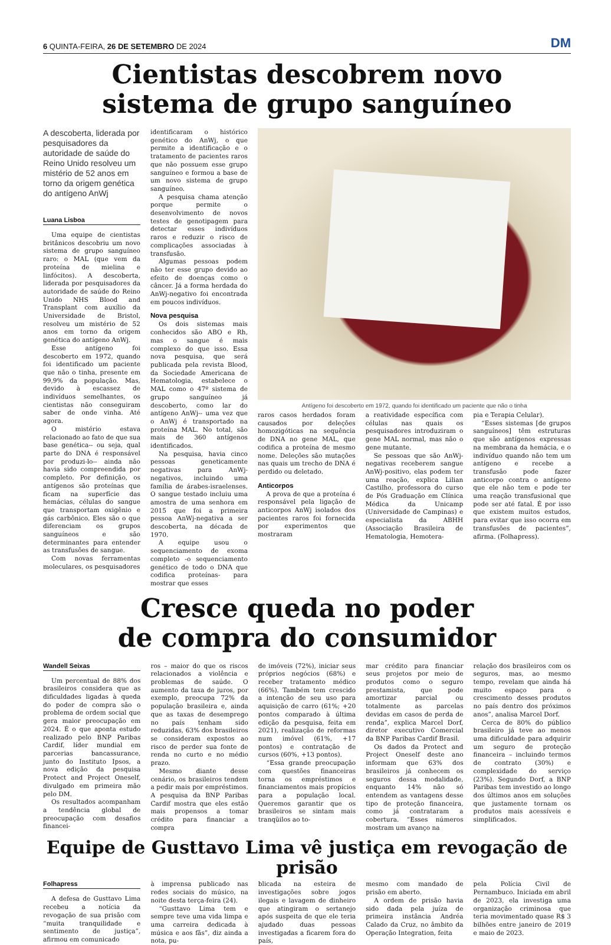6 QUINTA-FEIRA, 26 DE SETEMBRO DE 2024 DM
Cientistas descobrem novo
sistema de grupo sanguíneo
A descoberta, liderada por pesquisadores da autoridade de saúde do Reino Unido resolveu um mistério de 52 anos em torno da origem genética do antígeno AnWj
Luana Lisboa
Uma equipe de cientistas britânicos descobriu um novo sistema de grupo sanguíneo raro: o MAL (que vem da proteína de mielina e linfócitos). A descoberta, liderada por pesquisadores da autoridade de saúde do Reino Unido NHS Blood and Transplant com auxílio da Universidade de Bristol, resolveu um mistério de 52 anos em torno da origem genética do antígeno AnWj.
Esse antígeno foi descoberto em 1972, quando foi identificado um paciente que não o tinha, presente em 99,9% da população. Mas, devido à escassez de indivíduos semelhantes, os cientistas não conseguiram saber de onde vinha. Até agora.
O mistério estava relacionado ao fato de que sua base genética-- ou seja, qual parte do DNA é responsável por produzi-lo-- ainda não havia sido compreendida por completo. Por definição, os antígenos são proteínas que ficam na superfície das hemácias, células do sangue que transportam oxigênio e gás carbônico. Eles são o que diferenciam os grupos sanguíneos e são determinantes para entender as transfusões de sangue.
Com novas ferramentas moleculares, os pesquisadores
identificaram o histórico genético do AnWj, o que permite a identificação e o tratamento de pacientes raros que não possuem esse grupo sanguíneo e formou a base de um novo sistema de grupo sanguíneo.
A pesquisa chama atenção porque permite o desenvolvimento de novos testes de genotipagem para detectar esses indivíduos raros e reduzir o risco de complicações associadas à transfusão.
Algumas pessoas podem não ter esse grupo devido ao efeito de doenças como o câncer. Já a forma herdada do AnWj-negativo foi encontrada em poucos indivíduos.
Nova pesquisa
Os dois sistemas mais conhecidos são ABO e Rh, mas o sangue é mais complexo do que isso. Essa nova pesquisa, que será publicada pela revista Blood, da Sociedade Americana de Hematologia, estabelece o MAL como o 47º sistema de grupo sanguíneo já descoberto, como lar do antígeno AnWj-- uma vez que o AnWj é transportado na proteína MAL. No total, são mais de 360 antígenos identificados.
Na pesquisa, havia cinco pessoas geneticamente negativas para AnWj-negativos, incluindo uma família de árabes-israelenses. O sangue testado incluiu uma amostra de uma senhora em 2015 que foi a primeira pessoa AnWj-negativa a ser descoberta, na década de 1970.
A equipe usou o sequenciamento de exoma completo -o sequenciamento genético de todo o DNA que codifica proteínas- para mostrar que esses
Antígeno foi descoberto em 1972, quando foi identificado um paciente que não o tinha
raros casos herdados foram causados por deleções homozigóticas na sequência de DNA no gene MAL, que codifica a proteína de mesmo nome. Deleções são mutações nas quais um trecho de DNA é perdido ou deletado.
Anticorpos
A prova de que a proteína é responsável pela ligação de anticorpos AnWj isolados dos pacientes raros foi fornecida por experimentos que mostraram
a reatividade específica com células nas quais os pesquisadores introduziram o gene MAL normal, mas não o gene mutante.
Se pessoas que são AnWj-negativas receberem sangue AnWj-positivo, elas podem ter uma reação, explica Lilian Castilho, professora do curso de Pós Graduação em Clínica Médica da Unicamp (Universidade de Campinas) e especialista da ABHH (Associação Brasileira de Hematologia, Hemotera-
pia e Terapia Celular).
“Esses sistemas [de grupos sanguíneos] têm estruturas que são antígenos expressas na membrana da hemácia, e o indivíduo quando não tem um antígeno e recebe a transfusão pode fazer anticorpo contra o antígeno que ele não tem e pode ter uma reação transfusional que pode ser até fatal. É por isso que existem muitos estudos, para evitar que isso ocorra em transfusões de pacientes”, afirma. (Folhapress).
Cresce queda no poder
de compra do consumidor
Wandell Seixas
Um percentual de 88% dos brasileiros considera que as dificuldades ligadas à queda do poder de compra são o problema de ordem social que gera maior preocupação em 2024. É o que aponta estudo realizado pelo BNP Paribas Cardif, líder mundial em parcerias bancassurance, junto do Instituto Ipsos, a nova edição da pesquisa Protect and Project Oneself, divulgado em primeira mão pelo DM.
Os resultados acompanham a tendência global de preocupação com desafios financei-
ros – maior do que os riscos relacionados a violência e problemas de saúde. O aumento da taxa de juros, por exemplo, preocupa 72% da população brasileira e, ainda que as taxas de desemprego no país tenham sido reduzidas, 63% dos brasileiros se consideram expostos ao risco de perder sua fonte de renda no curto e no médio prazo.
Mesmo diante desse cenário, os brasileiros tendem a pedir mais por empréstimos. A pesquisa da BNP Paribas Cardif mostra que eles estão mais propensos a tomar crédito para financiar a compra
de imóveis (72%), iniciar seus próprios negócios (68%) e receber tratamento médico (66%). Também tem crescido a intenção de seu uso para aquisição de carro (61%; +20 pontos comparado à última edição da pesquisa, feita em 2021), realização de reformas num imóvel (61%, +17 pontos) e contratação de cursos (60%, +13 pontos).
“Essa grande preocupação com questões financeiras torna os empréstimos e financiamentos mais propícios para a população local. Queremos garantir que os brasileiros se sintam mais tranqüilos ao to-
mar crédito para financiar seus projetos por meio de produtos como o seguro prestamista, que pode amortizar parcial ou totalmente as parcelas devidas em casos de perda de renda”, explica Marcel Dorf, diretor executivo Comercial da BNP Paribas Cardif Brasil.
Os dados da Protect and Project Oneself deste ano informam que 63% dos brasileiros já conhecem os seguros dessa modalidade, enquanto 14% não só entendem as vantagens desse tipo de proteção financeira, como já contrataram a cobertura. “Esses números mostram um avanço na
relação dos brasileiros com os seguros, mas, ao mesmo tempo, revelam que ainda há muito espaço para o crescimento desses produtos no país dentro dos próximos anos”, analisa Marcel Dorf.
Cerca de 80% do público brasileiro já teve ao menos uma dificuldade para adquirir um seguro de proteção financeira – incluindo termos de contrato (30%) e complexidade do serviço (23%). Segundo Dorf, a BNP Paribas tem investido ao longo dos últimos anos em soluções que justamente tornam os produtos mais acessíveis e simplificados.
Equipe de Gusttavo Lima vê justiça em revogação de prisão
Folhapress
A defesa de Gusttavo Lima recebeu a notícia da revogação de sua prisão com “muita tranquilidade e sentimento de justiça”, afirmou em comunicado
à imprensa publicado nas redes sociais do músico, na noite desta terça-feira (24).
“Gusttavo Lima tem e sempre teve uma vida limpa e uma carreira dedicada à música e aos fãs”, diz ainda a nota, pu-
blicada na esteira de investigações sobre jogos ilegais e lavagem de dinheiro que atingiram o sertanejo após suspeita de que ele teria ajudado duas pessoas investigadas a ficarem fora do país,
mesmo com mandado de prisão em aberto.
A ordem de prisão havia sido dada pela juíza de primeira instância Andréa Calado da Cruz, no âmbito da Operação Integration, feita
pela Polícia Civil de Pernambuco. Iniciada em abril de 2023, ela investiga uma organização criminosa que teria movimentado quase R$ 3 bilhões entre janeiro de 2019 e maio de 2023.